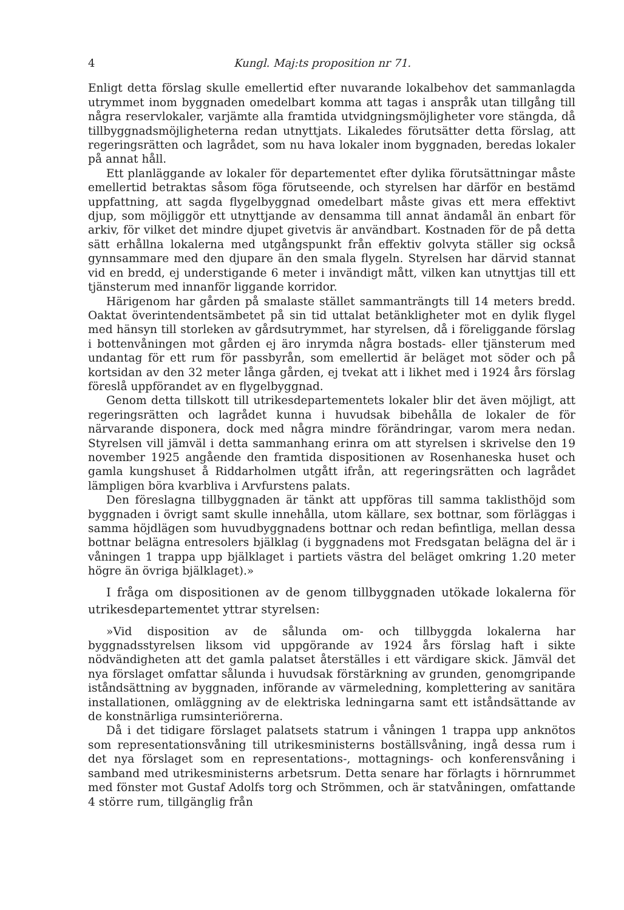4 Kungl. Maj:ts proposition nr 71.
Enligt detta förslag skulle emellertid efter nuvarande lokalbehov det sammanlagda utrymmet inom byggnaden omedelbart komma att tagas i anspråk utan tillgång till några reservlokaler, varjämte alla framtida utvidgningsmöjligheter vore stängda, då tillbyggnadsmöjligheterna redan utnyttjats. Likaledes förutsätter detta förslag, att regeringsrätten och lagrådet, som nu hava lokaler inom byggnaden, beredas lokaler på annat håll.
Ett planläggande av lokaler för departementet efter dylika förutsättningar måste emellertid betraktas såsom föga förutseende, och styrelsen har därför en bestämd uppfattning, att sagda flygelbyggnad omedelbart måste givas ett mera effektivt djup, som möjliggör ett utnyttjande av densamma till annat ändamål än enbart för arkiv, för vilket det mindre djupet givetvis är användbart. Kostnaden för de på detta sätt erhållna lokalerna med utgångspunkt från effektiv golvyta ställer sig också gynnsammare med den djupare än den smala flygeln. Styrelsen har därvid stannat vid en bredd, ej understigande 6 meter i invändigt mått, vilken kan utnyttjas till ett tjänsterum med innanför liggande korridor.
Härigenom har gården på smalaste stället sammanträngts till 14 meters bredd. Oaktat överintendentsämbetet på sin tid uttalat betänkligheter mot en dylik flygel med hänsyn till storleken av gårdsutrymmet, har styrelsen, då i föreliggande förslag i bottenvåningen mot gården ej äro inrymda några bostads- eller tjänsterum med undantag för ett rum för passbyrån, som emellertid är beläget mot söder och på kortsidan av den 32 meter långa gården, ej tvekat att i likhet med i 1924 års förslag föreslå uppförandet av en flygelbyggnad.
Genom detta tillskott till utrikesdepartementets lokaler blir det även möjligt, att regeringsrätten och lagrådet kunna i huvudsak bibehålla de lokaler de för närvarande disponera, dock med några mindre förändringar, varom mera nedan. Styrelsen vill jämväl i detta sammanhang erinra om att styrelsen i skrivelse den 19 november 1925 angående den framtida dispositionen av Rosenhaneska huset och gamla kungshuset å Riddarholmen utgått ifrån, att regeringsrätten och lagrådet lämpligen böra kvarbliva i Arvfurstens palats.
Den föreslagna tillbyggnaden är tänkt att uppföras till samma taklisthöjd som byggnaden i övrigt samt skulle innehålla, utom källare, sex bottnar, som förläggas i samma höjdlägen som huvudbyggnadens bottnar och redan befintliga, mellan dessa bottnar belägna entresolers bjälklag (i byggnadens mot Fredsgatan belägna del är i våningen 1 trappa upp bjälklaget i partiets västra del beläget omkring 1.20 meter högre än övriga bjälklaget).»
I fråga om dispositionen av de genom tillbyggnaden utökade lokalerna för utrikesdepartementet yttrar styrelsen:
»Vid disposition av de sålunda om- och tillbyggda lokalerna har byggnadsstyrelsen liksom vid uppgörande av 1924 års förslag haft i sikte nödvändigheten att det gamla palatset återställes i ett värdigare skick. Jämväl det nya förslaget omfattar sålunda i huvudsak förstärkning av grunden, genomgripande iståndsättning av byggnaden, införande av värmeledning, komplettering av sanitära installationen, omläggning av de elektriska ledningarna samt ett iståndsättande av de konstnärliga rumsinteriörerna.
Då i det tidigare förslaget palatsets statrum i våningen 1 trappa upp anknötos som representationsvåning till utrikesministerns boställsvåning, ingå dessa rum i det nya förslaget som en representations-, mottagnings- och konferensvåning i samband med utrikesministerns arbetsrum. Detta senare har förlagts i hörnrummet med fönster mot Gustaf Adolfs torg och Strömmen, och är statvåningen, omfattande 4 större rum, tillgänglig från